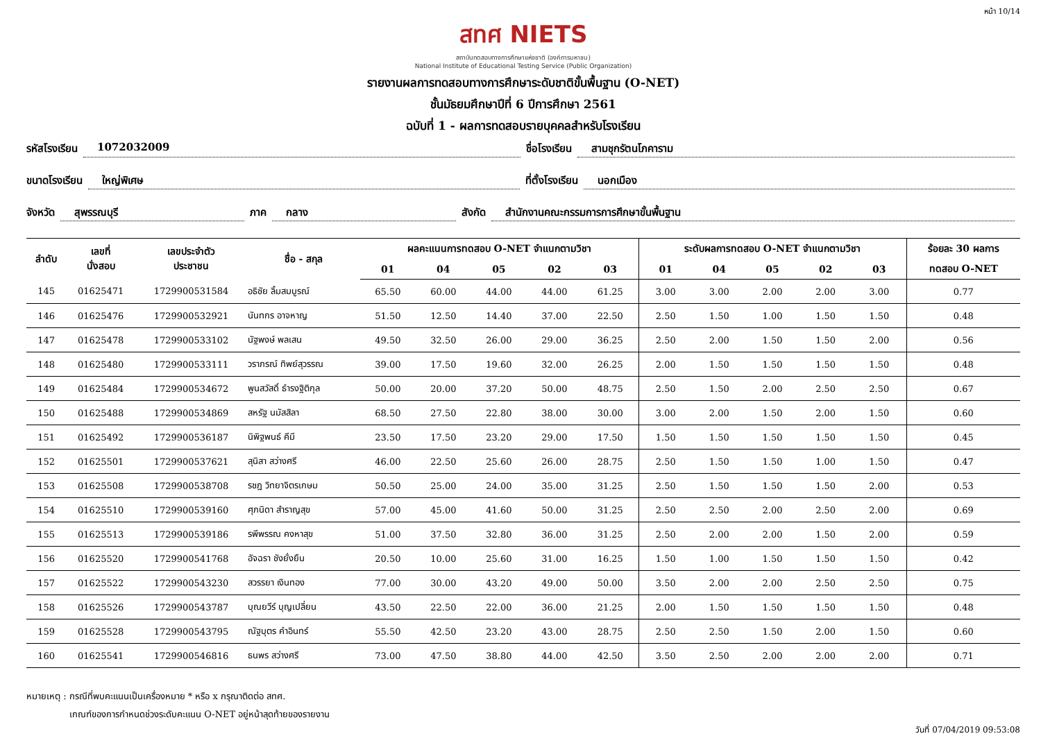หน้า 10/14
สทศ NIETS
สถาบันทดสอบทางการศึกษาแห่งชาติ (องค์การมหาชน)
National Institute of Educational Testing Service (Public Organization)
รายงานผลการทดสอบทางการศึกษาระดับชาติขั้นพื้นฐาน (O-NET)
ชั้นมัธยมศึกษาปีที่ 6 ปีการศึกษา 2561
ฉบับที่ 1 - ผลการทดสอบรายบุคคลสำหรับโรงเรียน
รหัสโรงเรียน 1072032009 ชื่อโรงเรียน สามชุกรัตนโภคาราม
ขนาดโรงเรียน ใหญ่พิเศษ ที่ตั้งโรงเรียน นอกเมือง
จังหวัด สุพรรณบุรี ภาค กลาง สังกัด สำนักงานคณะกรรมการการศึกษาขั้นพื้นฐาน
| ลำดับ | เลขที่ นั่งสอบ | เลขประจำตัว ประชาชน | ชื่อ - สกุล | ผลคะแนนการทดสอบ O-NET จำแนกตามวิชา | | | | | ระดับผลการทดสอบ O-NET จำแนกตามวิชา | | | | | ร้อยละ 30 ผลการ |
| --- | --- | --- | --- | --- | --- | --- | --- | --- | --- | --- | --- | --- | --- | --- |
| | | | | 01 | 04 | 05 | 02 | 03 | 01 | 04 | 05 | 02 | 03 | ทดสอบ O-NET |
| 145 | 01625471 | 1729900531584 | อธิชัย ลิ้มสมบูรณ์ | 65.50 | 60.00 | 44.00 | 44.00 | 61.25 | 3.00 | 3.00 | 2.00 | 2.00 | 3.00 | 0.77 |
| 146 | 01625476 | 1729900532921 | นันทกร อาจหาญ | 51.50 | 12.50 | 14.40 | 37.00 | 22.50 | 2.50 | 1.50 | 1.00 | 1.50 | 1.50 | 0.48 |
| 147 | 01625478 | 1729900533102 | นัฐพงษ์ พลเสน | 49.50 | 32.50 | 26.00 | 29.00 | 36.25 | 2.50 | 2.00 | 1.50 | 1.50 | 2.00 | 0.56 |
| 148 | 01625480 | 1729900533111 | วราภรณ์ ทิพย์สุวรรณ | 39.00 | 17.50 | 19.60 | 32.00 | 26.25 | 2.00 | 1.50 | 1.50 | 1.50 | 1.50 | 0.48 |
| 149 | 01625484 | 1729900534672 | พูนสวัสดิ์ ธำรงฐิติกุล | 50.00 | 20.00 | 37.20 | 50.00 | 48.75 | 2.50 | 1.50 | 2.00 | 2.50 | 2.50 | 0.67 |
| 150 | 01625488 | 1729900534869 | สหรัฐ นมัสสิลา | 68.50 | 27.50 | 22.80 | 38.00 | 30.00 | 3.00 | 2.00 | 1.50 | 2.00 | 1.50 | 0.60 |
| 151 | 01625492 | 1729900536187 | นิพิฐพนธ์ คีมี | 23.50 | 17.50 | 23.20 | 29.00 | 17.50 | 1.50 | 1.50 | 1.50 | 1.50 | 1.50 | 0.45 |
| 152 | 01625501 | 1729900537621 | สุนิสา สว่างศรี | 46.00 | 22.50 | 25.60 | 26.00 | 28.75 | 2.50 | 1.50 | 1.50 | 1.00 | 1.50 | 0.47 |
| 153 | 01625508 | 1729900538708 | รชฎ วิทยาจิตรเกษม | 50.50 | 25.00 | 24.00 | 35.00 | 31.25 | 2.50 | 1.50 | 1.50 | 1.50 | 2.00 | 0.53 |
| 154 | 01625510 | 1729900539160 | ศุภนิดา สำราญสุข | 57.00 | 45.00 | 41.60 | 50.00 | 31.25 | 2.50 | 2.50 | 2.00 | 2.50 | 2.00 | 0.69 |
| 155 | 01625513 | 1729900539186 | รพีพรรณ คงหาสุข | 51.00 | 37.50 | 32.80 | 36.00 | 31.25 | 2.50 | 2.00 | 2.00 | 1.50 | 2.00 | 0.59 |
| 156 | 01625520 | 1729900541768 | อัจฉรา ชังยั่งยืน | 20.50 | 10.00 | 25.60 | 31.00 | 16.25 | 1.50 | 1.00 | 1.50 | 1.50 | 1.50 | 0.42 |
| 157 | 01625522 | 1729900543230 | สวรรยา เงินทอง | 77.00 | 30.00 | 43.20 | 49.00 | 50.00 | 3.50 | 2.00 | 2.00 | 2.50 | 2.50 | 0.75 |
| 158 | 01625526 | 1729900543787 | บุณยวีร์ บุญเปลี่ยน | 43.50 | 22.50 | 22.00 | 36.00 | 21.25 | 2.00 | 1.50 | 1.50 | 1.50 | 1.50 | 0.48 |
| 159 | 01625528 | 1729900543795 | ณัฐบุตร คำอินทร์ | 55.50 | 42.50 | 23.20 | 43.00 | 28.75 | 2.50 | 2.50 | 1.50 | 2.00 | 1.50 | 0.60 |
| 160 | 01625541 | 1729900546816 | ธนพร สว่างศรี | 73.00 | 47.50 | 38.80 | 44.00 | 42.50 | 3.50 | 2.50 | 2.00 | 2.00 | 2.00 | 0.71 |
หมายเหตุ : กรณีที่พบคะแนนเป็นเครื่องหมาย * หรือ x กรุณาติดต่อ สทศ.
เกณฑ์ของการกำหนดช่วงระดับคะแนน O-NET อยู่หน้าสุดท้ายของรายงาน
วันที่ 07/04/2019 09:53:08